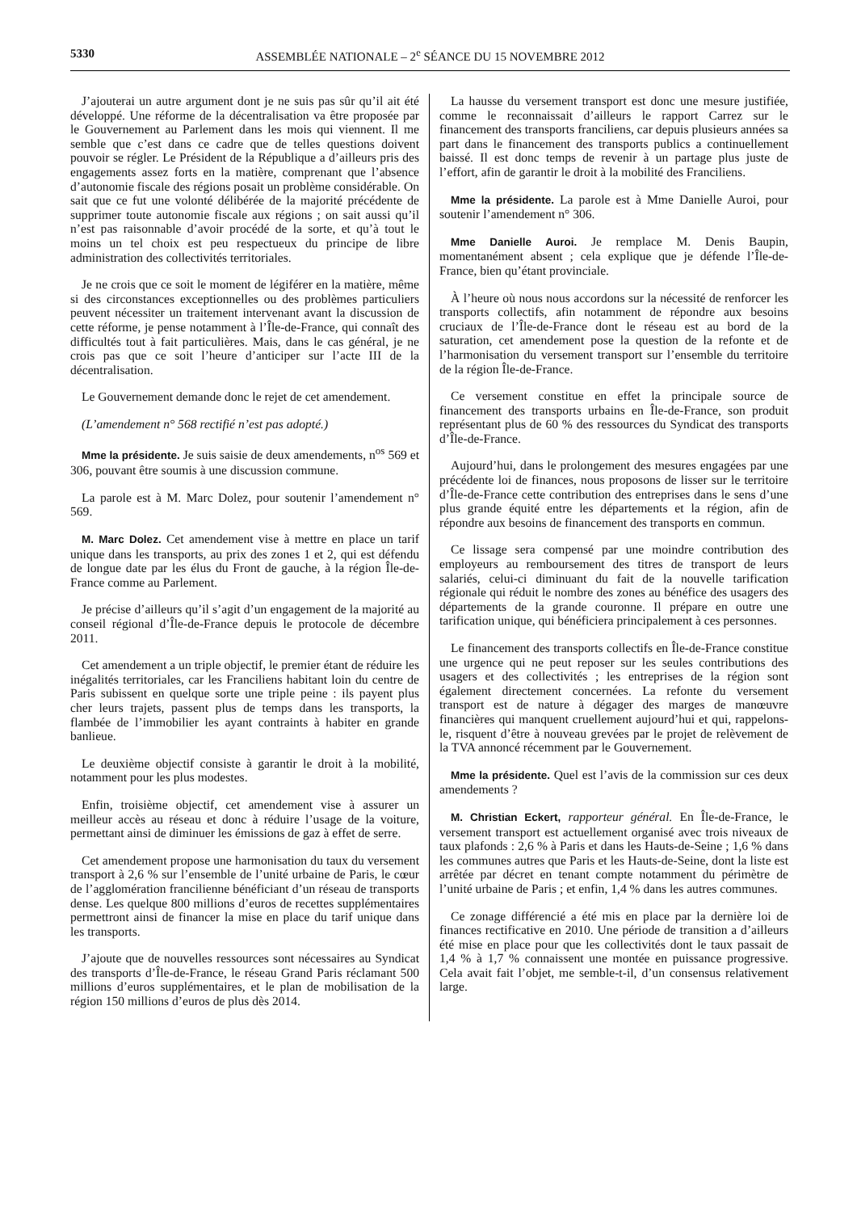5330 ASSEMBLÉE NATIONALE – 2<sup>e</sup> SÉANCE DU 15 NOVEMBRE 2012
J’ajouterai un autre argument dont je ne suis pas sûr qu’il ait été développé. Une réforme de la décentralisation va être proposée par le Gouvernement au Parlement dans les mois qui viennent. Il me semble que c’est dans ce cadre que de telles questions doivent pouvoir se régler. Le Président de la République a d’ailleurs pris des engagements assez forts en la matière, comprenant que l’absence d’autonomie fiscale des régions posait un problème considérable. On sait que ce fut une volonté délibérée de la majorité précédente de supprimer toute autonomie fiscale aux régions ; on sait aussi qu’il n’est pas raisonnable d’avoir procédé de la sorte, et qu’à tout le moins un tel choix est peu respectueux du principe de libre administration des collectivités territoriales.
Je ne crois que ce soit le moment de légiférer en la matière, même si des circonstances exceptionnelles ou des problèmes particuliers peuvent nécessiter un traitement intervenant avant la discussion de cette réforme, je pense notamment à l’Île-de-France, qui connaît des difficultés tout à fait particulières. Mais, dans le cas général, je ne crois pas que ce soit l’heure d’anticiper sur l’acte III de la décentralisation.
Le Gouvernement demande donc le rejet de cet amendement.
(L’amendement n° 568 rectifié n’est pas adopté.)
Mme la présidente. Je suis saisie de deux amendements, n<sup>os</sup> 569 et 306, pouvant être soumis à une discussion commune.
La parole est à M. Marc Dolez, pour soutenir l’amendement n° 569.
M. Marc Dolez. Cet amendement vise à mettre en place un tarif unique dans les transports, au prix des zones 1 et 2, qui est défendu de longue date par les élus du Front de gauche, à la région Île-de-France comme au Parlement.
Je précise d’ailleurs qu’il s’agit d’un engagement de la majorité au conseil régional d’Île-de-France depuis le protocole de décembre 2011.
Cet amendement a un triple objectif, le premier étant de réduire les inégalités territoriales, car les Franciliens habitant loin du centre de Paris subissent en quelque sorte une triple peine : ils payent plus cher leurs trajets, passent plus de temps dans les transports, la flambée de l’immobilier les ayant contraints à habiter en grande banlieue.
Le deuxième objectif consiste à garantir le droit à la mobilité, notamment pour les plus modestes.
Enfin, troisième objectif, cet amendement vise à assurer un meilleur accès au réseau et donc à réduire l’usage de la voiture, permettant ainsi de diminuer les émissions de gaz à effet de serre.
Cet amendement propose une harmonisation du taux du versement transport à 2,6 % sur l’ensemble de l’unité urbaine de Paris, le cœur de l’agglomération francilienne bénéficiant d’un réseau de transports dense. Les quelque 800 millions d’euros de recettes supplémentaires permettront ainsi de financer la mise en place du tarif unique dans les transports.
J’ajoute que de nouvelles ressources sont nécessaires au Syndicat des transports d’Île-de-France, le réseau Grand Paris réclamant 500 millions d’euros supplémentaires, et le plan de mobilisation de la région 150 millions d’euros de plus dès 2014.
La hausse du versement transport est donc une mesure justifiée, comme le reconnaissait d’ailleurs le rapport Carrez sur le financement des transports franciliens, car depuis plusieurs années sa part dans le financement des transports publics a continuellement baissé. Il est donc temps de revenir à un partage plus juste de l’effort, afin de garantir le droit à la mobilité des Franciliens.
Mme la présidente. La parole est à Mme Danielle Auroi, pour soutenir l’amendement n° 306.
Mme Danielle Auroi. Je remplace M. Denis Baupin, momentanément absent ; cela explique que je défende l’Île-de-France, bien qu’étant provinciale.
À l’heure où nous nous accordons sur la nécessité de renforcer les transports collectifs, afin notamment de répondre aux besoins cruciaux de l’Île-de-France dont le réseau est au bord de la saturation, cet amendement pose la question de la refonte et de l’harmonisation du versement transport sur l’ensemble du territoire de la région Île-de-France.
Ce versement constitue en effet la principale source de financement des transports urbains en Île-de-France, son produit représentant plus de 60 % des ressources du Syndicat des transports d’Île-de-France.
Aujourd’hui, dans le prolongement des mesures engagées par une précédente loi de finances, nous proposons de lisser sur le territoire d’Île-de-France cette contribution des entreprises dans le sens d’une plus grande équité entre les départements et la région, afin de répondre aux besoins de financement des transports en commun.
Ce lissage sera compensé par une moindre contribution des employeurs au remboursement des titres de transport de leurs salariés, celui-ci diminuant du fait de la nouvelle tarification régionale qui réduit le nombre des zones au bénéfice des usagers des départements de la grande couronne. Il prépare en outre une tarification unique, qui bénéficiera principalement à ces personnes.
Le financement des transports collectifs en Île-de-France constitue une urgence qui ne peut reposer sur les seules contributions des usagers et des collectivités ; les entreprises de la région sont également directement concernées. La refonte du versement transport est de nature à dégager des marges de manœuvre financières qui manquent cruellement aujourd’hui et qui, rappelons-le, risquent d’être à nouveau grevées par le projet de relèvement de la TVA annoncé récemment par le Gouvernement.
Mme la présidente. Quel est l’avis de la commission sur ces deux amendements ?
M. Christian Eckert, rapporteur général. En Île-de-France, le versement transport est actuellement organisé avec trois niveaux de taux plafonds : 2,6 % à Paris et dans les Hauts-de-Seine ; 1,6 % dans les communes autres que Paris et les Hauts-de-Seine, dont la liste est arrêtée par décret en tenant compte notamment du périmètre de l’unité urbaine de Paris ; et enfin, 1,4 % dans les autres communes.
Ce zonage différencié a été mis en place par la dernière loi de finances rectificative en 2010. Une période de transition a d’ailleurs été mise en place pour que les collectivités dont le taux passait de 1,4 % à 1,7 % connaissent une montée en puissance progressive. Cela avait fait l’objet, me semble-t-il, d’un consensus relativement large.